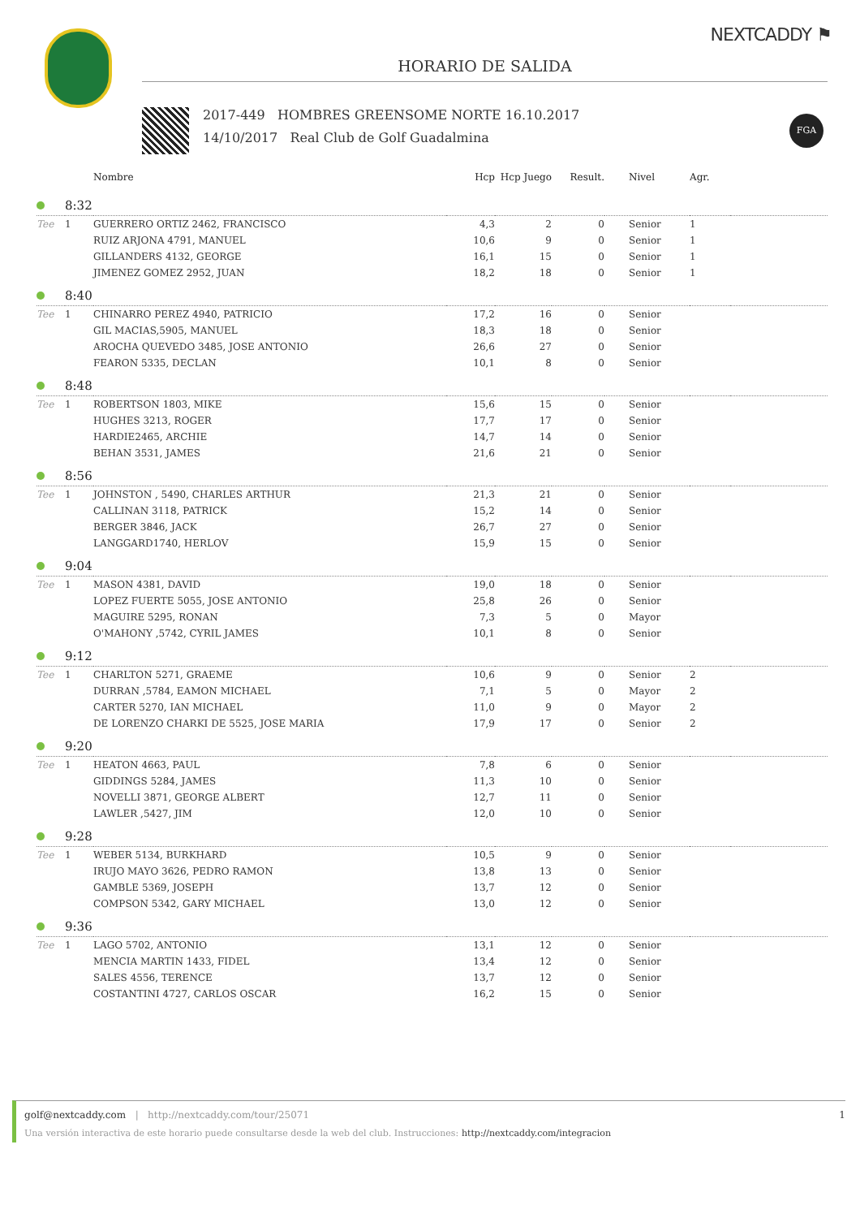NEXTCADDY ⚑
HORARIO DE SALIDA
2017-449 HOMBRES GREENSOME NORTE 16.10.2017
14/10/2017 Real Club de Golf Guadalmina
FGA
| | | Nombre | Hcp | Hcp Juego | Result. | Nivel | Agr. | |
| --- | --- | --- | --- | --- | --- | --- | --- | --- |
| | 8:32 | | | | | | | |
| Tee | 1 | GUERRERO ORTIZ 2462, FRANCISCO | 4,3 | 2 | 0 | Senior | 1 | |
| | | RUIZ ARJONA 4791, MANUEL | 10,6 | 9 | 0 | Senior | 1 | |
| | | GILLANDERS 4132, GEORGE | 16,1 | 15 | 0 | Senior | 1 | |
| | | JIMENEZ GOMEZ 2952, JUAN | 18,2 | 18 | 0 | Senior | 1 | |
| | 8:40 | | | | | | | |
| Tee | 1 | CHINARRO PEREZ 4940, PATRICIO | 17,2 | 16 | 0 | Senior | | |
| | | GIL MACIAS,5905, MANUEL | 18,3 | 18 | 0 | Senior | | |
| | | AROCHA QUEVEDO 3485, JOSE ANTONIO | 26,6 | 27 | 0 | Senior | | |
| | | FEARON 5335, DECLAN | 10,1 | 8 | 0 | Senior | | |
| | 8:48 | | | | | | | |
| Tee | 1 | ROBERTSON 1803, MIKE | 15,6 | 15 | 0 | Senior | | |
| | | HUGHES 3213, ROGER | 17,7 | 17 | 0 | Senior | | |
| | | HARDIE2465, ARCHIE | 14,7 | 14 | 0 | Senior | | |
| | | BEHAN 3531, JAMES | 21,6 | 21 | 0 | Senior | | |
| | 8:56 | | | | | | | |
| Tee | 1 | JOHNSTON , 5490, CHARLES ARTHUR | 21,3 | 21 | 0 | Senior | | |
| | | CALLINAN 3118, PATRICK | 15,2 | 14 | 0 | Senior | | |
| | | BERGER 3846, JACK | 26,7 | 27 | 0 | Senior | | |
| | | LANGGARD1740, HERLOV | 15,9 | 15 | 0 | Senior | | |
| | 9:04 | | | | | | | |
| Tee | 1 | MASON 4381, DAVID | 19,0 | 18 | 0 | Senior | | |
| | | LOPEZ FUERTE 5055, JOSE ANTONIO | 25,8 | 26 | 0 | Senior | | |
| | | MAGUIRE 5295, RONAN | 7,3 | 5 | 0 | Mayor | | |
| | | O'MAHONY ,5742, CYRIL JAMES | 10,1 | 8 | 0 | Senior | | |
| | 9:12 | | | | | | | |
| Tee | 1 | CHARLTON 5271, GRAEME | 10,6 | 9 | 0 | Senior | 2 | |
| | | DURRAN ,5784, EAMON MICHAEL | 7,1 | 5 | 0 | Mayor | 2 | |
| | | CARTER 5270, IAN MICHAEL | 11,0 | 9 | 0 | Mayor | 2 | |
| | | DE LORENZO CHARKI DE 5525, JOSE MARIA | 17,9 | 17 | 0 | Senior | 2 | |
| | 9:20 | | | | | | | |
| Tee | 1 | HEATON 4663, PAUL | 7,8 | 6 | 0 | Senior | | |
| | | GIDDINGS 5284, JAMES | 11,3 | 10 | 0 | Senior | | |
| | | NOVELLI 3871, GEORGE ALBERT | 12,7 | 11 | 0 | Senior | | |
| | | LAWLER ,5427, JIM | 12,0 | 10 | 0 | Senior | | |
| | 9:28 | | | | | | | |
| Tee | 1 | WEBER 5134, BURKHARD | 10,5 | 9 | 0 | Senior | | |
| | | IRUJO MAYO 3626, PEDRO RAMON | 13,8 | 13 | 0 | Senior | | |
| | | GAMBLE 5369, JOSEPH | 13,7 | 12 | 0 | Senior | | |
| | | COMPSON 5342, GARY MICHAEL | 13,0 | 12 | 0 | Senior | | |
| | 9:36 | | | | | | | |
| Tee | 1 | LAGO 5702, ANTONIO | 13,1 | 12 | 0 | Senior | | |
| | | MENCIA MARTIN 1433, FIDEL | 13,4 | 12 | 0 | Senior | | |
| | | SALES 4556, TERENCE | 13,7 | 12 | 0 | Senior | | |
| | | COSTANTINI 4727, CARLOS OSCAR | 16,2 | 15 | 0 | Senior | | |
golf@nextcaddy.com | http://nextcaddy.com/tour/25071 1
Una versión interactiva de este horario puede consultarse desde la web del club. Instrucciones: http://nextcaddy.com/integracion